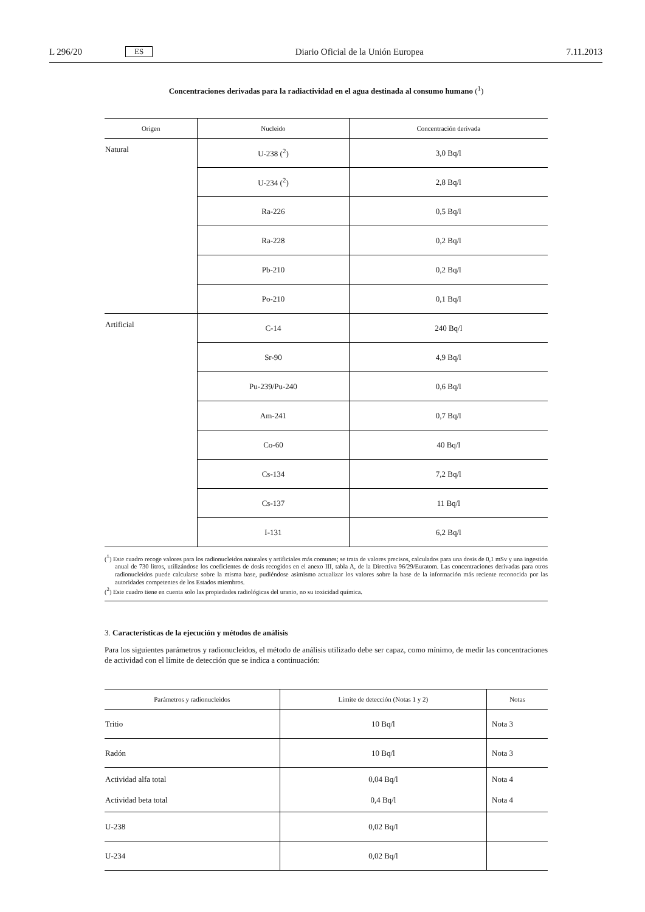L 296/20 ES Diario Oficial de la Unión Europea 7.11.2013
Concentraciones derivadas para la radiactividad en el agua destinada al consumo humano (<sup>1</sup>)
| Origen | Nucleido | Concentración derivada |
| --- | --- | --- |
| Natural | U-238 (<sup>2</sup>) | 3,0 Bq/l |
| | U-234 (<sup>2</sup>) | 2,8 Bq/l |
| | Ra-226 | 0,5 Bq/l |
| | Ra-228 | 0,2 Bq/l |
| | Pb-210 | 0,2 Bq/l |
| | Po-210 | 0,1 Bq/l |
| Artificial | C-14 | 240 Bq/l |
| | Sr-90 | 4,9 Bq/l |
| | Pu-239/Pu-240 | 0,6 Bq/l |
| | Am-241 | 0,7 Bq/l |
| | Co-60 | 40 Bq/l |
| | Cs-134 | 7,2 Bq/l |
| | Cs-137 | 11 Bq/l |
| | I-131 | 6,2 Bq/l |
(<sup>1</sup>) Este cuadro recoge valores para los radionucleidos naturales y artificiales más comunes; se trata de valores precisos, calculados para una dosis de 0,1 mSv y una ingestión anual de 730 litros, utilizándose los coeficientes de dosis recogidos en el anexo III, tabla A, de la Directiva 96/29/Euratom. Las concentraciones derivadas para otros radionucleidos puede calcularse sobre la misma base, pudiéndose asimismo actualizar los valores sobre la base de la información más reciente reconocida por las autoridades competentes de los Estados miembros.
(<sup>2</sup>) Este cuadro tiene en cuenta solo las propiedades radiológicas del uranio, no su toxicidad química.
3. Características de la ejecución y métodos de análisis
Para los siguientes parámetros y radionucleidos, el método de análisis utilizado debe ser capaz, como mínimo, de medir las concentraciones de actividad con el límite de detección que se indica a continuación:
| Parámetros y radionucleidos | Límite de detección (Notas 1 y 2) | Notas |
| --- | --- | --- |
| Tritio | 10 Bq/l | Nota 3 |
| Radón | 10 Bq/l | Nota 3 |
| Actividad alfa total Actividad beta total | 0,04 Bq/l 0,4 Bq/l | Nota 4 Nota 4 |
| U-238 | 0,02 Bq/l | |
| U-234 | 0,02 Bq/l | |